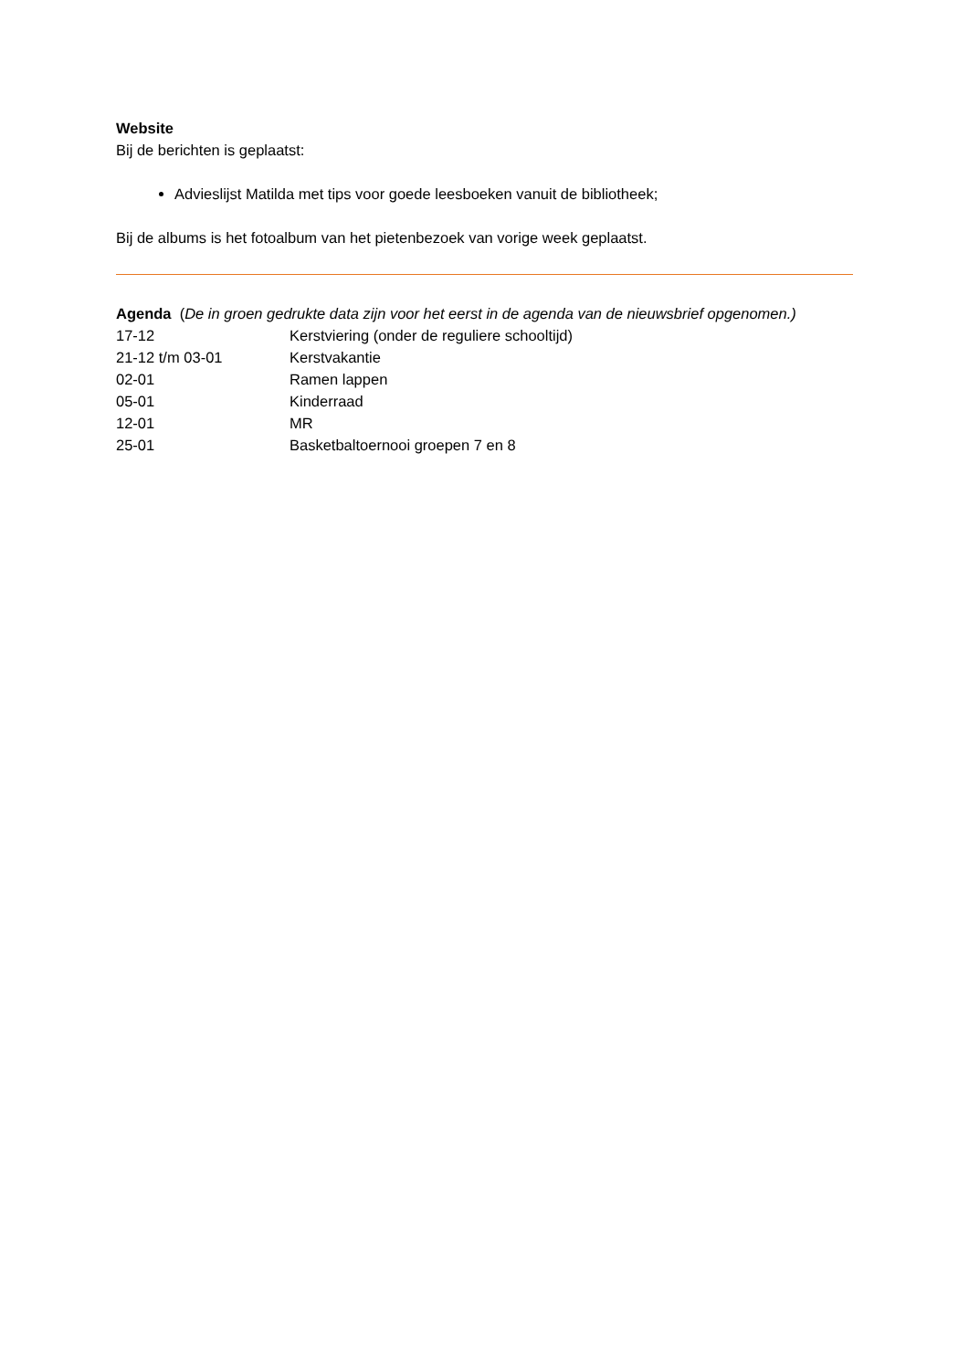Website
Bij de berichten is geplaatst:
Advieslijst Matilda met tips voor goede leesboeken vanuit de bibliotheek;
Bij de albums is het fotoalbum van het pietenbezoek van vorige week geplaatst.
Agenda (De in groen gedrukte data zijn voor het eerst in de agenda van de nieuwsbrief opgenomen.)
| 17-12 | Kerstviering (onder de reguliere schooltijd) |
| 21-12 t/m 03-01 | Kerstvakantie |
| 02-01 | Ramen lappen |
| 05-01 | Kinderraad |
| 12-01 | MR |
| 25-01 | Basketbaltoernooi groepen 7 en 8 |